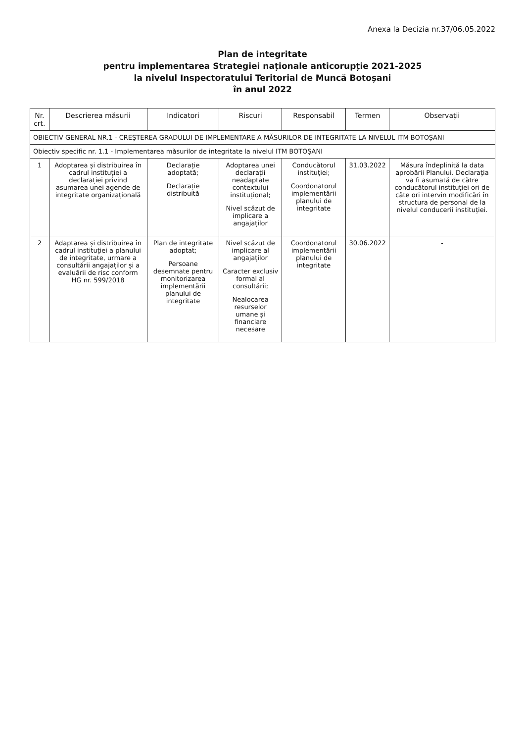Anexa la Decizia nr.37/06.05.2022
Plan de integritate
pentru implementarea Strategiei naționale anticorupție 2021-2025
la nivelul Inspectoratului Teritorial de Muncă Botoșani
în anul 2022
| Nr. crt. | Descrierea măsurii | Indicatori | Riscuri | Responsabil | Termen | Observații |
| --- | --- | --- | --- | --- | --- | --- |
| OBIECTIV GENERAL NR.1 - CREȘTEREA GRADULUI DE IMPLEMENTARE A MĂSURILOR DE INTEGRITATE LA NIVELUL ITM BOTOȘANI | | | | | | |
| Obiectiv specific nr. 1.1 - Implementarea măsurilor de integritate la nivelul ITM BOTOȘANI | | | | | | |
| 1 | Adoptarea și distribuirea în cadrul instituției a declarației privind asumarea unei agende de integritate organizațională | Declarație adoptată; Declarație distribuită | Adoptarea unei declarații neadaptate contextului instituțional; Nivel scăzut de implicare a angajaților | Conducătorul instituției; Coordonatorul implementării planului de integritate | 31.03.2022 | Măsura îndeplinită la data aprobării Planului. Declarația va fi asumată de către conducătorul instituției ori de câte ori intervin modificări în structura de personal de la nivelul conducerii instituției. |
| 2 | Adaptarea și distribuirea în cadrul instituției a planului de integritate, urmare a consultării angajaților și a evaluării de risc conform HG nr. 599/2018 | Plan de integritate adoptat; Persoane desemnate pentru monitorizarea implementării planului de integritate | Nivel scăzut de implicare al angajaților Caracter exclusiv formal al consultării; Nealocarea resurselor umane și financiare necesare | Coordonatorul implementării planului de integritate | 30.06.2022 | - |